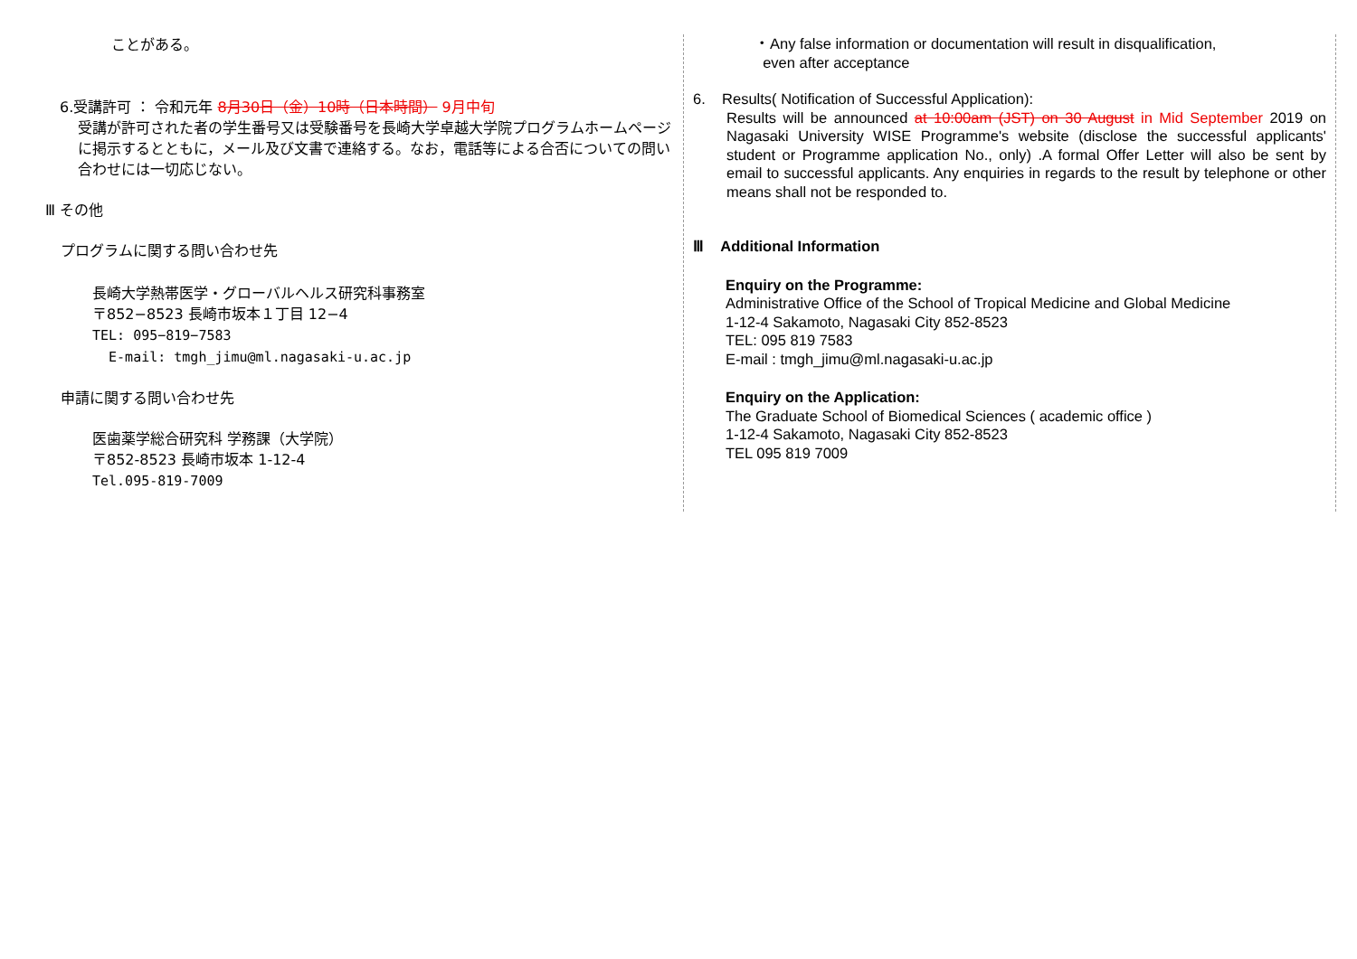ことがある。
6.受講許可 ： 令和元年 8月30日（金）10時（日本時間） 9月中旬
受講が許可された者の学生番号又は受験番号を長崎大学卓越大学院プログラムホームページに掲示するとともに，メール及び文書で連絡する。なお，電話等による合否についての問い合わせには一切応じない。
Ⅲ その他
プログラムに関する問い合わせ先
長崎大学熱帯医学・グローバルヘルス研究科事務室
〒852−8523 長崎市坂本１丁目 12−4
TEL: 095−819−7583
E-mail: tmgh_jimu@ml.nagasaki-u.ac.jp
申請に関する問い合わせ先
医歯薬学総合研究科 学務課（大学院）
〒852-8523 長崎市坂本 1-12-4
Tel.095-819-7009
・Any false information or documentation will result in disqualification,
even after acceptance
6. Results( Notification of Successful Application):
Results will be announced at 10:00am (JST) on 30 August in Mid September 2019 on Nagasaki University WISE Programme's website (disclose the successful applicants' student or Programme application No., only) .A formal Offer Letter will also be sent by email to successful applicants. Any enquiries in regards to the result by telephone or other means shall not be responded to.
Ⅲ Additional Information
Enquiry on the Programme:
Administrative Office of the School of Tropical Medicine and Global Medicine
1-12-4 Sakamoto, Nagasaki City 852-8523
TEL: 095 819 7583
E-mail : tmgh_jimu@ml.nagasaki-u.ac.jp
Enquiry on the Application:
The Graduate School of Biomedical Sciences ( academic office )
1-12-4 Sakamoto, Nagasaki City 852-8523
TEL 095 819 7009